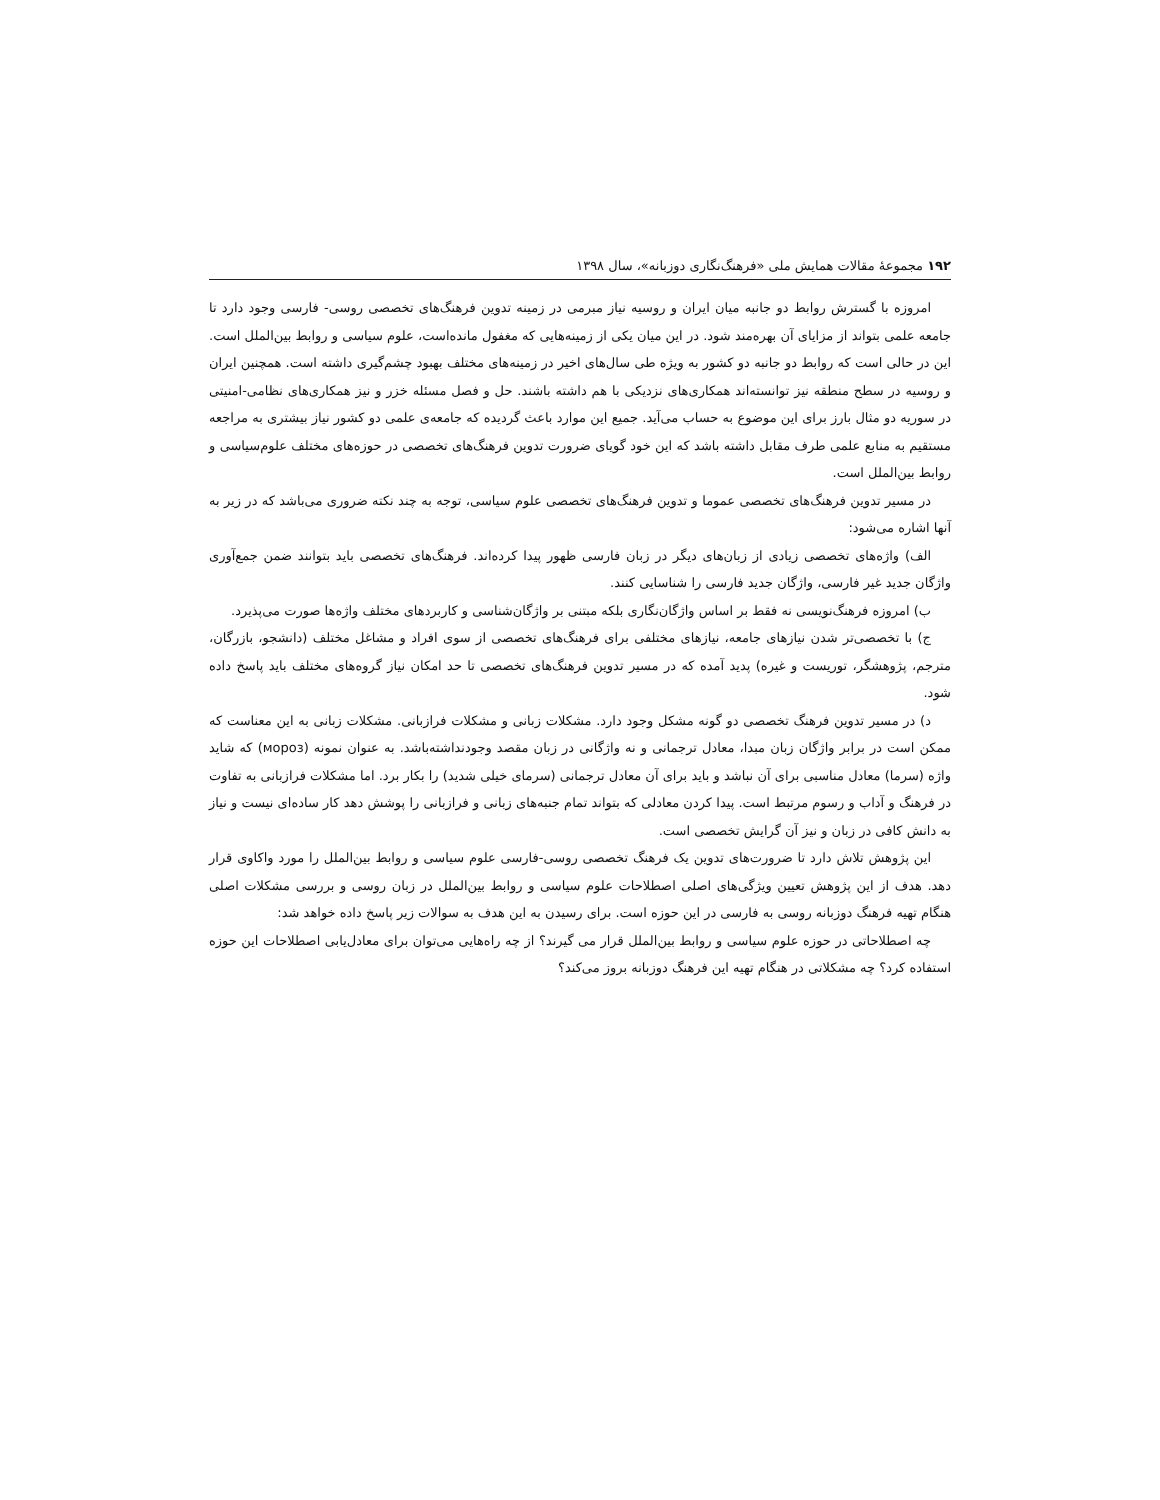۱۹۲ مجموعهٔ مقالات همایش ملی «فرهنگ‌نگاری دوزبانه»، سال ۱۳۹۸
امروزه با گسترش روابط دو جانبه میان ایران و روسیه نیاز مبرمی در زمینه تدوین فرهنگ‌های تخصصی روسی- فارسی وجود دارد تا جامعه علمی بتواند از مزایای آن بهره‌مند شود. در این میان یکی از زمینه‌هایی که مغفول مانده‌است، علوم سیاسی و روابط بین‌الملل است. این در حالی است که روابط دو جانبه دو کشور به ویژه طی سال‌های اخیر در زمینه‌های مختلف بهبود چشم‌گیری داشته است. همچنین ایران و روسیه در سطح منطقه نیز توانسته‌اند همکاری‌های نزدیکی با هم داشته باشند. حل و فصل مسئله خزر و نیز همکاری‌های نظامی-امنیتی در سوریه دو مثال بارز برای این موضوع به حساب می‌آید. جمیع این موارد باعث گردیده که جامعه‌ی علمی دو کشور نیاز بیشتری به مراجعه مستقیم به منابع علمی طرف مقابل داشته باشد که این خود گویای ضرورت تدوین فرهنگ‌های تخصصی در حوزه‌های مختلف علوم‌سیاسی و روابط بین‌الملل است.
در مسیر تدوین فرهنگ‌های تخصصی عموما و تدوین فرهنگ‌های تخصصی علوم سیاسی، توجه به چند نکته ضروری می‌باشد که در زیر به آنها اشاره می‌شود:
الف) واژه‌های تخصصی زیادی از زبان‌های دیگر در زبان فارسی ظهور پیدا کرده‌اند. فرهنگ‌های تخصصی باید بتوانند ضمن جمع‌آوری واژگان جدید غیر فارسی، واژگان جدید فارسی را شناسایی کنند.
ب) امروزه فرهنگ‌نویسی نه فقط بر اساس واژگان‌نگاری بلکه مبتنی بر واژگان‌شناسی و کاربردهای مختلف واژه‌ها صورت می‌پذیرد.
ج) با تخصصی‌تر شدن نیازهای جامعه، نیازهای مختلفی برای فرهنگ‌های تخصصی از سوی افراد و مشاغل مختلف (دانشجو، بازرگان، مترجم، پژوهشگر، توریست و غیره) پدید آمده که در مسیر تدوین فرهنگ‌های تخصصی تا حد امکان نیاز گروه‌های مختلف باید پاسخ داده شود.
د) در مسیر تدوین فرهنگ تخصصی دو گونه مشکل وجود دارد. مشکلات زبانی و مشکلات فرازبانی. مشکلات زبانی به این معناست که ممکن است در برابر واژگان زبان مبدا، معادل ترجمانی و نه واژگانی در زبان مقصد وجودنداشته‌باشد. به عنوان نمونه (мороз) که شاید واژه (سرما) معادل مناسبی برای آن نباشد و باید برای آن معادل ترجمانی (سرمای خیلی شدید) را بکار برد. اما مشکلات فرازبانی به تفاوت در فرهنگ و آداب و رسوم مرتبط است. پیدا کردن معادلی که بتواند تمام جنبه‌های زبانی و فرازبانی را پوشش دهد کار ساده‌ای نیست و نیاز به دانش کافی در زبان و نیز آن گرایش تخصصی است.
این پژوهش تلاش دارد تا ضرورت‌های تدوین یک فرهنگ تخصصی روسی-فارسی علوم سیاسی و روابط بین‌الملل را مورد واکاوی قرار دهد. هدف از این پژوهش تعیین ویژگی‌های اصلی اصطلاحات علوم سیاسی و روابط بین‌الملل در زبان روسی و بررسی مشکلات اصلی هنگام تهیه فرهنگ دوزبانه روسی به فارسی در این حوزه است. برای رسیدن به این هدف به سوالات زیر پاسخ داده خواهد شد:
چه اصطلاحاتی در حوزه علوم سیاسی و روابط بین‌الملل قرار می گیرند؟ از چه راه‌هایی می‌توان برای معادل‌یابی اصطلاحات این حوزه استفاده کرد؟ چه مشکلاتی در هنگام تهیه این فرهنگ دوزبانه بروز می‌کند؟